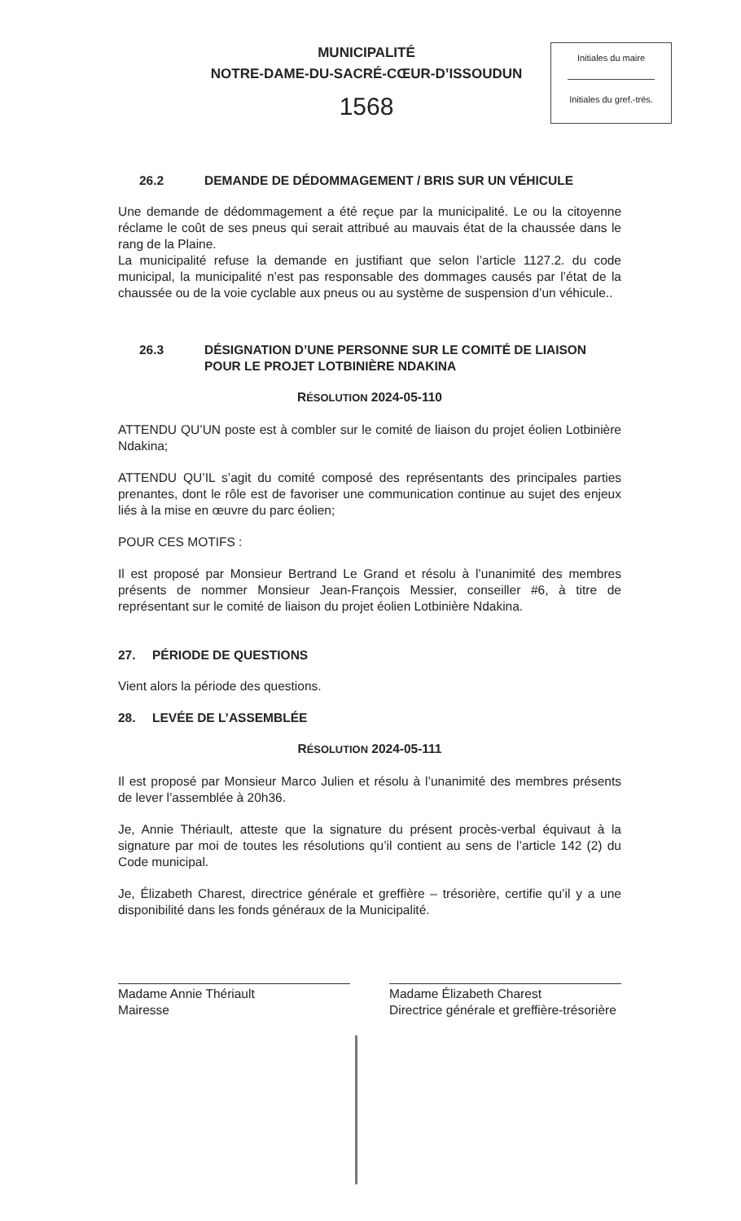MUNICIPALITÉ
NOTRE-DAME-DU-SACRÉ-CŒUR-D’ISSOUDUN
1568
Initiales du maire
Initiales du gref.-trés.
26.2 DEMANDE DE DÉDOMMAGEMENT / BRIS SUR UN VÉHICULE
Une demande de dédommagement a été reçue par la municipalité. Le ou la citoyenne réclame le coût de ses pneus qui serait attribué au mauvais état de la chaussée dans le rang de la Plaine.
La municipalité refuse la demande en justifiant que selon l’article 1127.2. du code municipal, la municipalité n’est pas responsable des dommages causés par l’état de la chaussée ou de la voie cyclable aux pneus ou au système de suspension d’un véhicule..
26.3 DÉSIGNATION D’UNE PERSONNE SUR LE COMITÉ DE LIAISON POUR LE PROJET LOTBINIÈRE NDAKINA
RÉSOLUTION 2024-05-110
ATTENDU QU’UN poste est à combler sur le comité de liaison du projet éolien Lotbinière Ndakina;
ATTENDU QU’IL s’agit du comité composé des représentants des principales parties prenantes, dont le rôle est de favoriser une communication continue au sujet des enjeux liés à la mise en œuvre du parc éolien;
POUR CES MOTIFS :
Il est proposé par Monsieur Bertrand Le Grand et résolu à l’unanimité des membres présents de nommer Monsieur Jean-François Messier, conseiller #6, à titre de représentant sur le comité de liaison du projet éolien Lotbinière Ndakina.
27. PÉRIODE DE QUESTIONS
Vient alors la période des questions.
28. LEVÉE DE L’ASSEMBLÉE
RÉSOLUTION 2024-05-111
Il est proposé par Monsieur Marco Julien et résolu à l’unanimité des membres présents de lever l’assemblée à 20h36.
Je, Annie Thériault, atteste que la signature du présent procès-verbal équivaut à la signature par moi de toutes les résolutions qu’il contient au sens de l’article 142 (2) du Code municipal.
Je, Élizabeth Charest, directrice générale et greffière – trésorière, certifie qu’il y a une disponibilité dans les fonds généraux de la Municipalité.
Madame Annie Thériault
Mairesse
Madame Élizabeth Charest
Directrice générale et greffière-trésorière